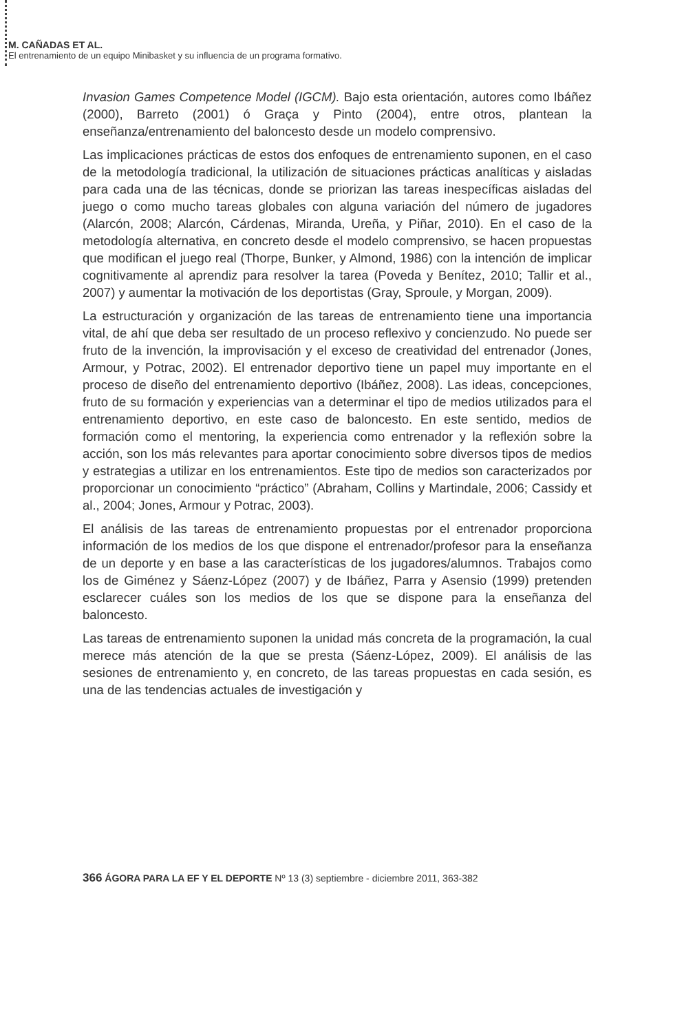M. CAÑADAS ET AL.
El entrenamiento de un equipo Minibasket y su influencia de un programa formativo.
Invasion Games Competence Model (IGCM). Bajo esta orientación, autores como Ibáñez (2000), Barreto (2001) ó Graça y Pinto (2004), entre otros, plantean la enseñanza/entrenamiento del baloncesto desde un modelo comprensivo.
Las implicaciones prácticas de estos dos enfoques de entrenamiento suponen, en el caso de la metodología tradicional, la utilización de situaciones prácticas analíticas y aisladas para cada una de las técnicas, donde se priorizan las tareas inespecíficas aisladas del juego o como mucho tareas globales con alguna variación del número de jugadores (Alarcón, 2008; Alarcón, Cárdenas, Miranda, Ureña, y Piñar, 2010). En el caso de la metodología alternativa, en concreto desde el modelo comprensivo, se hacen propuestas que modifican el juego real (Thorpe, Bunker, y Almond, 1986) con la intención de implicar cognitivamente al aprendiz para resolver la tarea (Poveda y Benítez, 2010; Tallir et al., 2007) y aumentar la motivación de los deportistas (Gray, Sproule, y Morgan, 2009).
La estructuración y organización de las tareas de entrenamiento tiene una importancia vital, de ahí que deba ser resultado de un proceso reflexivo y concienzudo. No puede ser fruto de la invención, la improvisación y el exceso de creatividad del entrenador (Jones, Armour, y Potrac, 2002). El entrenador deportivo tiene un papel muy importante en el proceso de diseño del entrenamiento deportivo (Ibáñez, 2008). Las ideas, concepciones, fruto de su formación y experiencias van a determinar el tipo de medios utilizados para el entrenamiento deportivo, en este caso de baloncesto. En este sentido, medios de formación como el mentoring, la experiencia como entrenador y la reflexión sobre la acción, son los más relevantes para aportar conocimiento sobre diversos tipos de medios y estrategias a utilizar en los entrenamientos. Este tipo de medios son caracterizados por proporcionar un conocimiento “práctico” (Abraham, Collins y Martindale, 2006; Cassidy et al., 2004; Jones, Armour y Potrac, 2003).
El análisis de las tareas de entrenamiento propuestas por el entrenador proporciona información de los medios de los que dispone el entrenador/profesor para la enseñanza de un deporte y en base a las características de los jugadores/alumnos. Trabajos como los de Giménez y Sáenz-López (2007) y de Ibáñez, Parra y Asensio (1999) pretenden esclarecer cuáles son los medios de los que se dispone para la enseñanza del baloncesto.
Las tareas de entrenamiento suponen la unidad más concreta de la programación, la cual merece más atención de la que se presta (Sáenz-López, 2009). El análisis de las sesiones de entrenamiento y, en concreto, de las tareas propuestas en cada sesión, es una de las tendencias actuales de investigación y
366 ÁGORA PARA LA EF Y EL DEPORTE Nº 13 (3) septiembre - diciembre 2011, 363-382